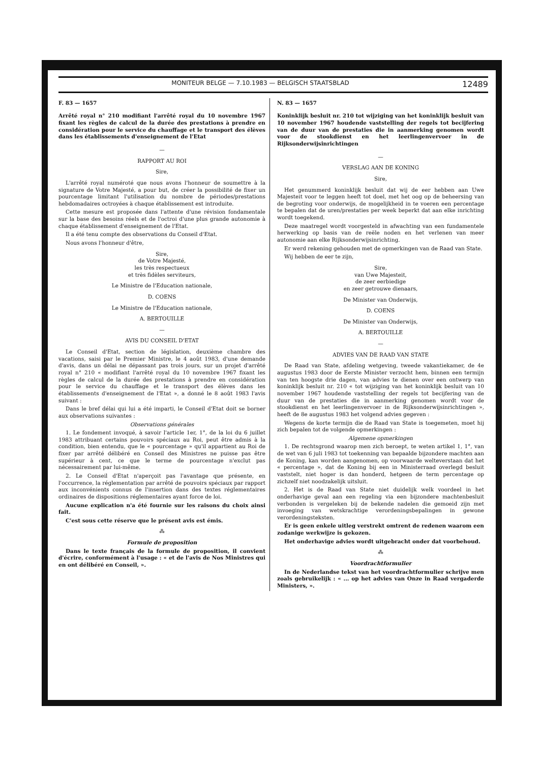MONITEUR BELGE — 7.10.1983 — BELGISCH STAATSBLAD 12489
F. 83 — 1657
Arrêté royal n° 210 modifiant l'arrêté royal du 10 novembre 1967 fixant les règles de calcul de la durée des prestations à prendre en considération pour le service du chauffage et le transport des élèves dans les établissements d'enseignement de l'Etat
—
RAPPORT AU ROI
Sire,
L'arrêté royal numéroté que nous avons l'honneur de soumettre à la signature de Votre Majesté, a pour but, de créer la possibilité de fixer un pourcentage limitant l'utilisation du nombre de périodes/prestations hebdomadaires octroyées à chaque établissement est introduite.
Cette mesure est proposée dans l'attente d'une révision fondamentale sur la base des besoins réels et de l'octroi d'une plus grande autonomie à chaque établissement d'enseignement de l'Etat.
Il a été tenu compte des observations du Conseil d'Etat.
Nous avons l'honneur d'être,
Sire,
de Votre Majesté,
les très respectueux
et très fidèles serviteurs,
Le Ministre de l'Education nationale,
D. COENS
Le Ministre de l'Education nationale,
A. BERTOUILLE
—
AVIS DU CONSEIL D'ETAT
Le Conseil d'Etat, section de législation, deuxième chambre des vacations, saisi par le Premier Ministre, le 4 août 1983, d'une demande d'avis, dans un délai ne dépassant pas trois jours, sur un projet d'arrêté royal n° 210 « modifiant l'arrêté royal du 10 novembre 1967 fixant les règles de calcul de la durée des prestations à prendre en considération pour le service du chauffage et le transport des élèves dans les établissements d'enseignement de l'Etat », a donné le 8 août 1983 l'avis suivant :
Dans le bref délai qui lui a été imparti, le Conseil d'Etat doit se borner aux observations suivantes :
Observations générales
1. Le fondement invoqué, à savoir l'article 1er, 1°, de la loi du 6 juillet 1983 attribuant certains pouvoirs spéciaux au Roi, peut être admis à la condition, bien entendu, que le « pourcentage » qu'il appartient au Roi de fixer par arrêté délibéré en Conseil des Ministres ne puisse pas être supérieur à cent, ce que le terme de pourcentage n'exclut pas nécessairement par lui-même.
2. Le Conseil d'Etat n'aperçoit pas l'avantage que présente, en l'occurrence, la réglementation par arrêté de pouvoirs spéciaux par rapport aux inconvénients connus de l'insertion dans des textes réglementaires ordinaires de dispositions réglementaires ayant force de loi.
Aucune explication n'a été fournie sur les raisons du choix ainsi fait.
C'est sous cette réserve que le présent avis est émis.
⁂
Formule de proposition
Dans le texte français de la formule de proposition, il convient d'écrire, conformément à l'usage : « et de l'avis de Nos Ministres qui en ont délibéré en Conseil, ».
N. 83 — 1657
Koninklijk besluit nr. 210 tot wijziging van het koninklijk besluit van 10 november 1967 houdende vaststelling der regels tot becijfering van de duur van de prestaties die in aanmerking genomen wordt voor de stookdienst en het leerlingenvervoer in de Rijksonderwijsinrichtingen
—
VERSLAG AAN DE KONING
Sire,
Het genummerd koninklijk besluit dat wij de eer hebben aan Uwe Majesteit voor te leggen heeft tot doel, met het oog op de beheersing van de begroting voor onderwijs, de mogelijkheid in te voeren een percentage te bepalen dat de uren/prestaties per week beperkt dat aan elke inrichting wordt toegekend.
Deze maatregel wordt voorgesteld in afwachting van een fundamentele herwerking op basis van de reële noden en het verlenen van meer autonomie aan elke Rijksonderwijsinrichting.
Er werd rekening gehouden met de opmerkingen van de Raad van State.
Wij hebben de eer te zijn,
Sire,
van Uwe Majesteit,
de zeer eerbiedige
en zeer getrouwe dienaars,
De Minister van Onderwijs,
D. COENS
De Minister van Onderwijs,
A. BERTOUILLE
—
ADVIES VAN DE RAAD VAN STATE
De Raad van State, afdeling wetgeving, tweede vakantiekamer, de 4e augustus 1983 door de Eerste Minister verzocht hem, binnen een termijn van ten hoogste drie dagen, van advies te dienen over een ontwerp van koninklijk besluit nr. 210 « tot wijziging van het koninklijk besluit van 10 november 1967 houdende vaststelling der regels tot becijfering van de duur van de prestaties die in aanmerking genomen wordt voor de stookdienst en het leerlingenvervoer in de Rijksonderwijsinrichtingen », heeft de 8e augustus 1983 het volgend advies gegeven :
Wegens de korte termijn die de Raad van State is toegemeten, moet hij zich bepalen tot de volgende opmerkingen :
Algemene opmerkingen
1. De rechtsgrond waarop men zich beroept, te weten artikel 1, 1°, van de wet van 6 juli 1983 tot toekenning van bepaalde bijzondere machten aan de Koning, kan worden aangenomen, op voorwaarde welteverstaan dat het « percentage », dat de Koning bij een in Ministerraad overlegd besluit vaststelt, niet hoger is dan honderd, hetgeen de term percentage op zichzelf niet noodzakelijk uitsluit.
2. Het is de Raad van State niet duidelijk welk voordeel in het onderhavige geval aan een regeling via een bijzondere machtenbesluit verbonden is vergeleken bij de bekende nadelen die gemoeid zijn met invoeging van wetskrachtige verordeningsbepalingen in gewone verordeningsteksten.
Er is geen enkele uitleg verstrekt omtrent de redenen waarom een zodanige werkwijze is gekozen.
Het onderhavige advies wordt uitgebracht onder dat voorbehoud.
⁂
Voordrachtformulier
In de Nederlandse tekst van het voordrachtformulier schrijve men zoals gebruikelijk : « ... op het advies van Onze in Raad vergaderde Ministers, ».